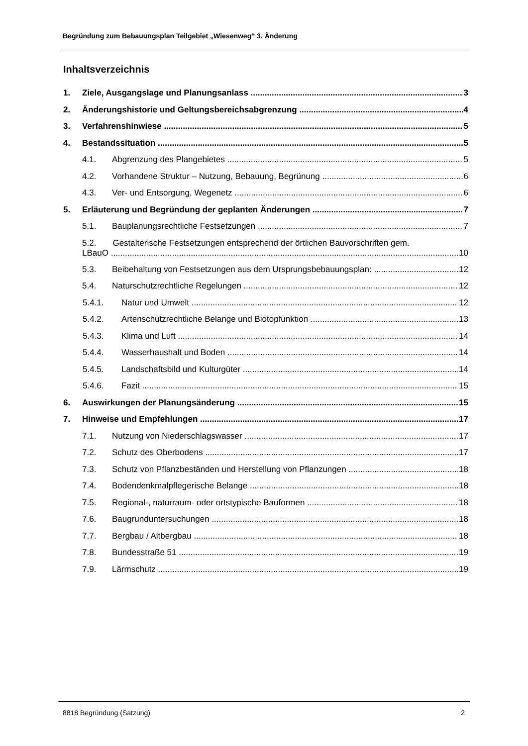Begründung zum Bebauungsplan Teilgebiet „Wiesenweg“ 3. Änderung
Inhaltsverzeichnis
1. Ziele, Ausgangslage und Planungsanlass 3
2. Änderungshistorie und Geltungsbereichsabgrenzung 4
3. Verfahrenshinwiese 5
4. Bestandssituation 5
4.1. Abgrenzung des Plangebietes 5
4.2. Vorhandene Struktur – Nutzung, Bebauung, Begrünung 6
4.3. Ver- und Entsorgung, Wegenetz 6
5. Erläuterung und Begründung der geplanten Änderungen 7
5.1. Bauplanungsrechtliche Festsetzungen 7
5.2. Gestalterische Festsetzungen entsprechend der örtlichen Bauvorschriften gem.
LBauO 10
5.3. Beibehaltung von Festsetzungen aus dem Ursprungsbebauungsplan: 12
5.4. Naturschutzrechtliche Regelungen 12
5.4.1. Natur und Umwelt 12
5.4.2. Artenschutzrechtliche Belange und Biotopfunktion 13
5.4.3. Klima und Luft 14
5.4.4. Wasserhaushalt und Boden 14
5.4.5. Landschaftsbild und Kulturgüter 14
5.4.6. Fazit 15
6. Auswirkungen der Planungsänderung 15
7. Hinweise und Empfehlungen 17
7.1. Nutzung von Niederschlagswasser 17
7.2. Schutz des Oberbodens 17
7.3. Schutz von Pflanzbeständen und Herstellung von Pflanzungen 18
7.4. Bodendenkmalpflegerische Belange 18
7.5. Regional-, naturraum- oder ortstypische Bauformen 18
7.6. Baugrunduntersuchungen 18
7.7. Bergbau / Altbergbau 18
7.8. Bundesstraße 51 19
7.9. Lärmschutz 19
8818 Begründung (Satzung) 2